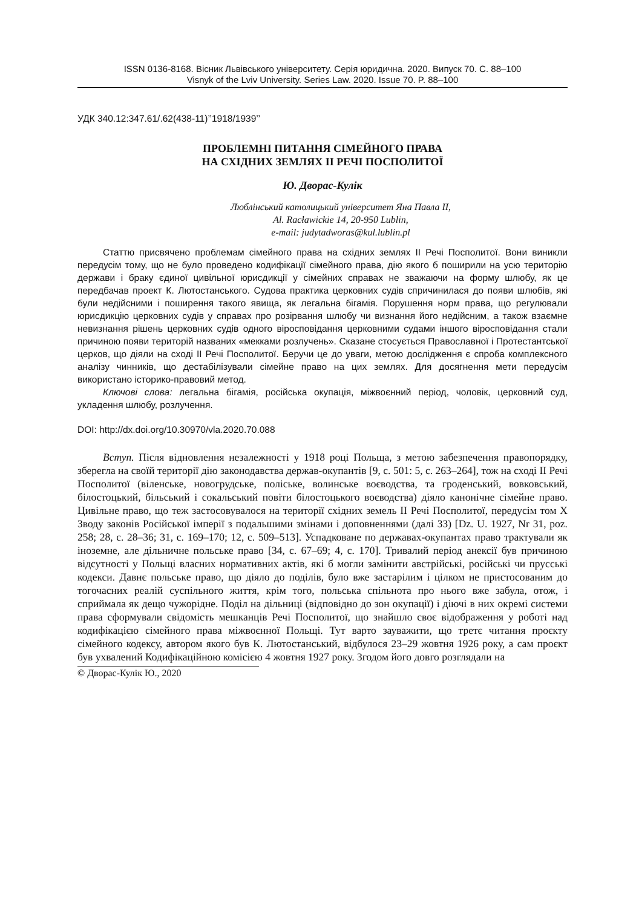ISSN 0136-8168. Вісник Львівського університету. Серія юридична. 2020. Випуск 70. С. 88–100
Visnyk of the Lviv University. Series Law. 2020. Issue 70. P. 88–100
УДК 340.12:347.61/.62(438-11)’’1918/1939’’
ПРОБЛЕМНІ ПИТАННЯ СІМЕЙНОГО ПРАВА
НА СХІДНИХ ЗЕМЛЯХ ІІ РЕЧІ ПОСПОЛИТОЇ
Ю. Дворас-Кулік
Люблінський католицький університет Яна Павла ІІ,
Al. Racławickie 14, 20-950 Lublin,
e-mail: judytadworas@kul.lublin.pl
Статтю присвячено проблемам сімейного права на східних землях ІІ Речі Посполитої. Вони виникли передусім тому, що не було проведено кодифікації сімейного права, дію якого б поширили на усю територію держави і браку єдиної цивільної юрисдикції у сімейних справах не зважаючи на форму шлюбу, як це передбачав проект К. Лютостанського. Судова практика церковних судів спричинилася до появи шлюбів, які були недійсними і поширення такого явища, як легальна бігамія. Порушення норм права, що регулювали юрисдикцію церковних судів у справах про розірвання шлюбу чи визнання його недійсним, а також взаємне невизнання рішень церковних судів одного віросповідання церковними судами іншого віросповідання стали причиною появи територій названих «мекками розлучень». Сказане стосується Православної і Протестантської церков, що діяли на сході ІІ Речі Посполитої. Беручи це до уваги, метою дослідження є спроба комплексного аналізу чинників, що дестабілізували сімейне право на цих землях. Для досягнення мети передусім використано історико-правовий метод.
Ключові слова: легальна бігамія, російська окупація, міжвоєнний період, чоловік, церковний суд, укладення шлюбу, розлучення.
DOI: http://dx.doi.org/10.30970/vla.2020.70.088
Вступ. Після відновлення незалежності у 1918 році Польща, з метою забезпечення правопорядку, зберегла на своїй території дію законодавства держав-окупантів [9, с. 501: 5, с. 263–264], тож на сході ІІ Речі Посполитої (віленське, новогрудське, поліське, волинське воєводства, та гроденський, вовковський, білостоцький, більський і сокальський повіти білостоцького воєводства) діяло канонічне сімейне право. Цивільне право, що теж застосовувалося на території східних земель ІІ Речі Посполитої, передусім том Х Зводу законів Російської імперії з подальшими змінами і доповненнями (далі ЗЗ) [Dz. U. 1927, Nr 31, poz. 258; 28, с. 28–36; 31, с. 169–170; 12, с. 509–513]. Успадковане по державах-окупантах право трактували як іноземне, але дільничне польське право [34, с. 67–69; 4, с. 170]. Тривалий період анексії був причиною відсутності у Польщі власних нормативних актів, які б могли замінити австрійські, російські чи прусські кодекси. Давнє польське право, що діяло до поділів, було вже застарілим і цілком не пристосованим до тогочасних реалій суспільного життя, крім того, польська спільнота про нього вже забула, отож, і сприймала як дещо чужорідне. Поділ на дільниці (відповідно до зон окупації) і діючі в них окремі системи права сформували свідомість мешканців Речі Посполитої, що знайшло своє відображення у роботі над кодифікацією сімейного права міжвоєнної Польщі. Тут варто зауважити, що третє читання проєкту сімейного кодексу, автором якого був К. Лютостанський, відбулося 23–29 жовтня 1926 року, а сам проєкт був ухвалений Кодифікаційною комісією 4 жовтня 1927 року. Згодом його довго розглядали на
© Дворас-Кулік Ю., 2020